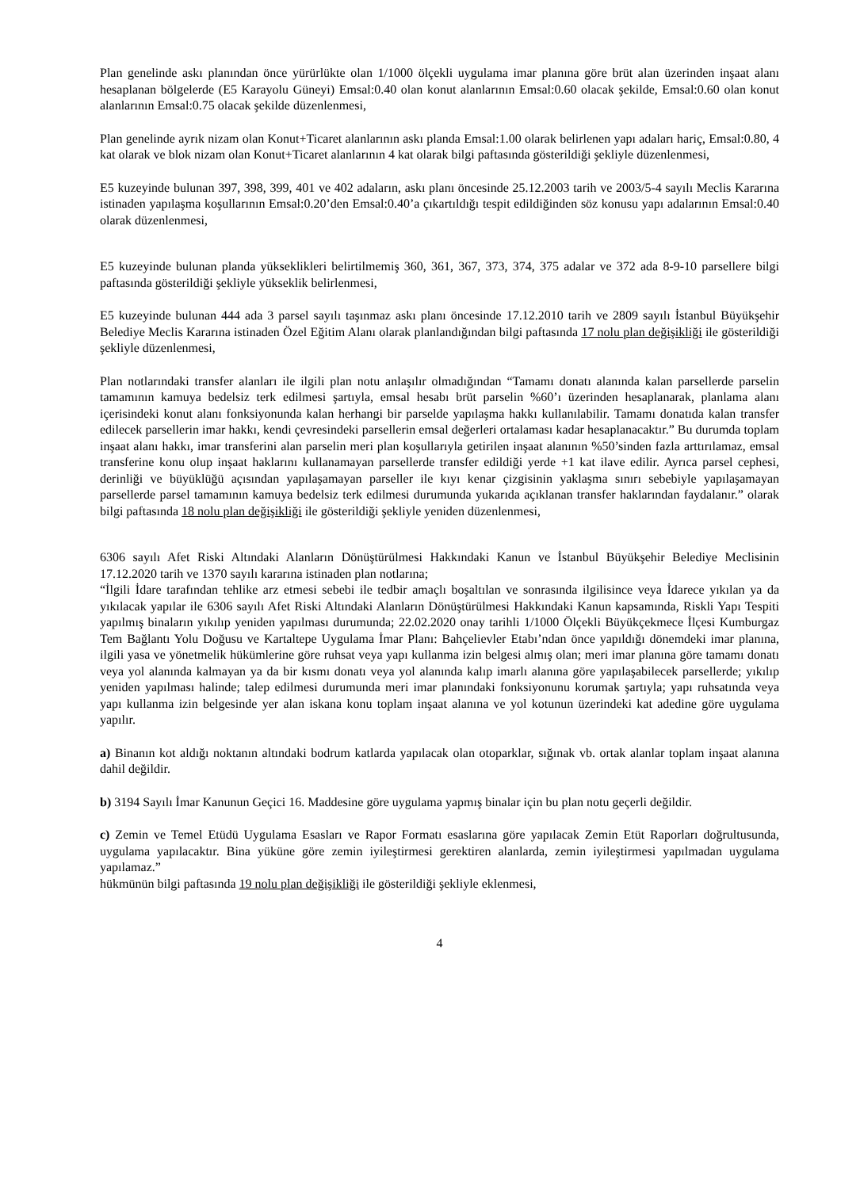Plan genelinde askı planından önce yürürlükte olan 1/1000 ölçekli uygulama imar planına göre brüt alan üzerinden inşaat alanı hesaplanan bölgelerde (E5 Karayolu Güneyi) Emsal:0.40 olan konut alanlarının Emsal:0.60 olacak şekilde, Emsal:0.60 olan konut alanlarının Emsal:0.75 olacak şekilde düzenlenmesi,
Plan genelinde ayrık nizam olan Konut+Ticaret alanlarının askı planda Emsal:1.00 olarak belirlenen yapı adaları hariç, Emsal:0.80, 4 kat olarak ve blok nizam olan Konut+Ticaret alanlarının 4 kat olarak bilgi paftasında gösterildiği şekliyle düzenlenmesi,
E5 kuzeyinde bulunan 397, 398, 399, 401 ve 402 adaların, askı planı öncesinde 25.12.2003 tarih ve 2003/5-4 sayılı Meclis Kararına istinaden yapılaşma koşullarının Emsal:0.20’den Emsal:0.40’a çıkartıldığı tespit edildiğinden söz konusu yapı adalarının Emsal:0.40 olarak düzenlenmesi,
E5 kuzeyinde bulunan planda yükseklikleri belirtilmemiş 360, 361, 367, 373, 374, 375 adalar ve 372 ada 8-9-10 parsellere bilgi paftasında gösterildiği şekliyle yükseklik belirlenmesi,
E5 kuzeyinde bulunan 444 ada 3 parsel sayılı taşınmaz askı planı öncesinde 17.12.2010 tarih ve 2809 sayılı İstanbul Büyükşehir Belediye Meclis Kararına istinaden Özel Eğitim Alanı olarak planlandığından bilgi paftasında 17 nolu plan değişikliği ile gösterildiği şekliyle düzenlenmesi,
Plan notlarındaki transfer alanları ile ilgili plan notu anlaşılır olmadığından “Tamamı donatı alanında kalan parsellerde parselin tamamının kamuya bedelsiz terk edilmesi şartıyla, emsal hesabı brüt parselin %60’ı üzerinden hesaplanarak, planlama alanı içerisindeki konut alanı fonksiyonunda kalan herhangi bir parselde yapılaşma hakkı kullanılabilir. Tamamı donatıda kalan transfer edilecek parsellerin imar hakkı, kendi çevresindeki parsellerin emsal değerleri ortalaması kadar hesaplanacaktır.” Bu durumda toplam inşaat alanı hakkı, imar transferini alan parselin meri plan koşullarıyla getirilen inşaat alanının %50’sinden fazla arttırılamaz, emsal transferine konu olup inşaat haklarını kullanamayan parsellerde transfer edildiği yerde +1 kat ilave edilir. Ayrıca parsel cephesi, derinliği ve büyüklüğü açısından yapılaşamayan parseller ile kıyı kenar çizgisinin yaklaşma sınırı sebebiyle yapılaşamayan parsellerde parsel tamamının kamuya bedelsiz terk edilmesi durumunda yukarıda açıklanan transfer haklarından faydalanır.” olarak bilgi paftasında 18 nolu plan değişikliği ile gösterildiği şekliyle yeniden düzenlenmesi,
6306 sayılı Afet Riski Altındaki Alanların Dönüştürülmesi Hakkındaki Kanun ve İstanbul Büyükşehir Belediye Meclisinin 17.12.2020 tarih ve 1370 sayılı kararına istinaden plan notlarına;
“İlgili İdare tarafından tehlike arz etmesi sebebi ile tedbir amaçlı boşaltılan ve sonrasında ilgilisince veya İdarece yıkılan ya da yıkılacak yapılar ile 6306 sayılı Afet Riski Altındaki Alanların Dönüştürülmesi Hakkındaki Kanun kapsamında, Riskli Yapı Tespiti yapılmış binaların yıkılıp yeniden yapılması durumunda; 22.02.2020 onay tarihli 1/1000 Ölçekli Büyükçekmece İlçesi Kumburgaz Tem Bağlantı Yolu Doğusu ve Kartaltepe Uygulama İmar Planı: Bahçelievler Etabı’ndan önce yapıldığı dönemdeki imar planına, ilgili yasa ve yönetmelik hükümlerine göre ruhsat veya yapı kullanma izin belgesi almış olan; meri imar planına göre tamamı donatı veya yol alanında kalmayan ya da bir kısmı donatı veya yol alanında kalıp imarlı alanına göre yapılaşabilecek parsellerde; yıkılıp yeniden yapılması halinde; talep edilmesi durumunda meri imar planındaki fonksiyonunu korumak şartıyla; yapı ruhsatında veya yapı kullanma izin belgesinde yer alan iskana konu toplam inşaat alanına ve yol kotunun üzerindeki kat adedine göre uygulama yapılır.
a) Binanın kot aldığı noktanın altındaki bodrum katlarda yapılacak olan otoparklar, sığınak vb. ortak alanlar toplam inşaat alanına dahil değildir.
b) 3194 Sayılı İmar Kanunun Geçici 16. Maddesine göre uygulama yapmış binalar için bu plan notu geçerli değildir.
c) Zemin ve Temel Etüdü Uygulama Esasları ve Rapor Formatı esaslarına göre yapılacak Zemin Etüt Raporları doğrultusunda, uygulama yapılacaktır. Bina yüküne göre zemin iyileştirmesi gerektiren alanlarda, zemin iyileştirmesi yapılmadan uygulama yapılamaz.”
hükmünün bilgi paftasında 19 nolu plan değişikliği ile gösterildiği şekliyle eklenmesi,
4